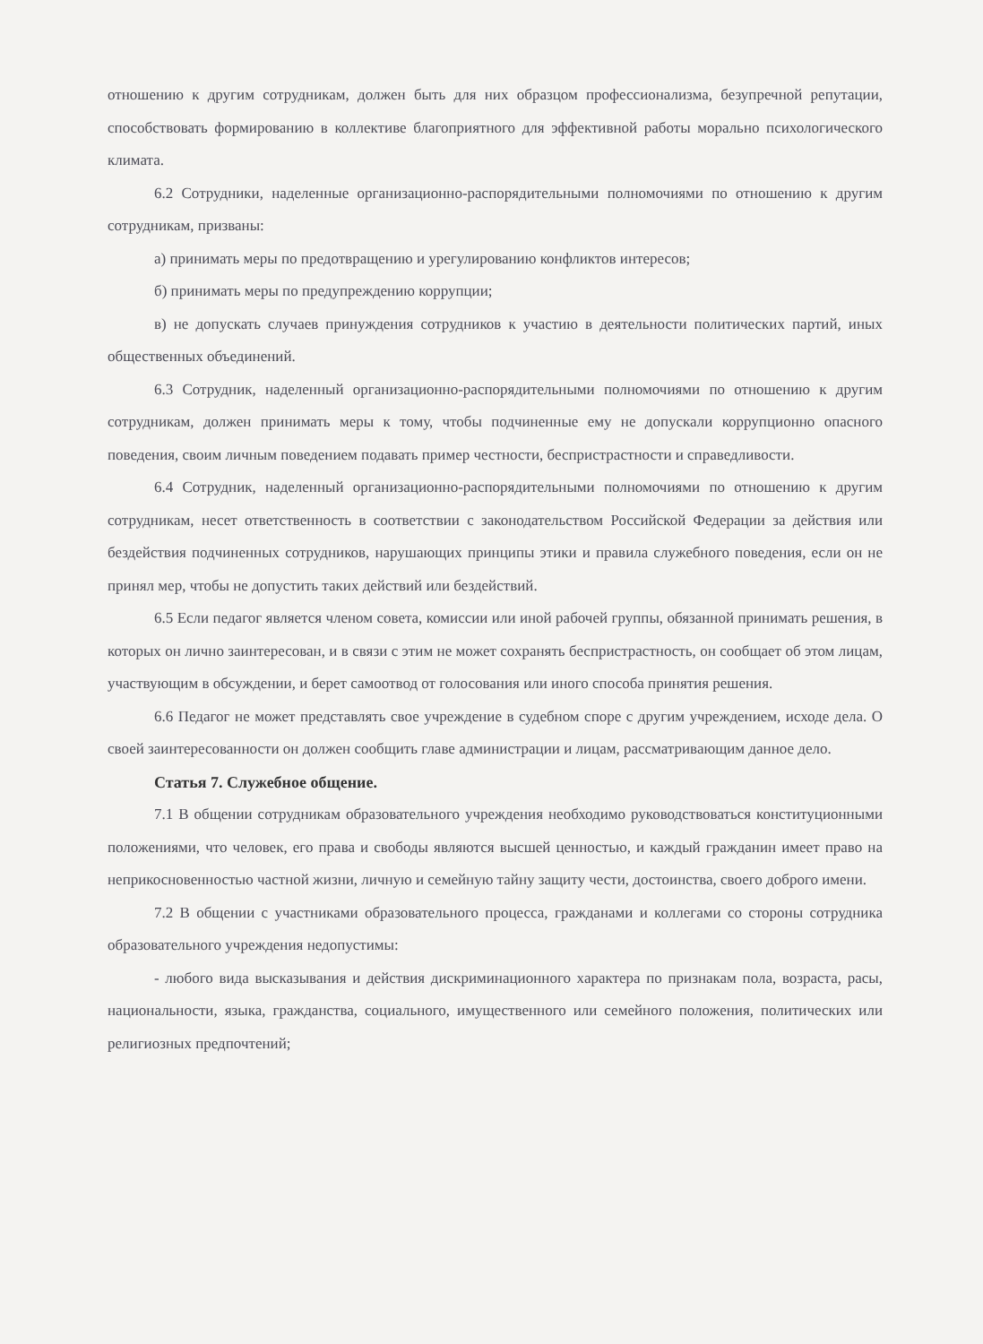отношению к другим сотрудникам, должен быть для них образцом профессионализма, безупречной репутации, способствовать формированию в коллективе благоприятного для эффективной работы морально психологического климата.
6.2 Сотрудники, наделенные организационно-распорядительными полномочиями по отношению к другим сотрудникам, призваны:
а) принимать меры по предотвращению и урегулированию конфликтов интересов;
б) принимать меры по предупреждению коррупции;
в) не допускать случаев принуждения сотрудников к участию в деятельности политических партий, иных общественных объединений.
6.3 Сотрудник, наделенный организационно-распорядительными полномочиями по отношению к другим сотрудникам, должен принимать меры к тому, чтобы подчиненные ему не допускали коррупционно опасного поведения, своим личным поведением подавать пример честности, беспристрастности и справедливости.
6.4 Сотрудник, наделенный организационно-распорядительными полномочиями по отношению к другим сотрудникам, несет ответственность в соответствии с законодательством Российской Федерации за действия или бездействия подчиненных сотрудников, нарушающих принципы этики и правила служебного поведения, если он не принял мер, чтобы не допустить таких действий или бездействий.
6.5 Если педагог является членом совета, комиссии или иной рабочей группы, обязанной принимать решения, в которых он лично заинтересован, и в связи с этим не может сохранять беспристрастность, он сообщает об этом лицам, участвующим в обсуждении, и берет самоотвод от голосования или иного способа принятия решения.
6.6 Педагог не может представлять свое учреждение в судебном споре с другим учреждением, исходе дела. О своей заинтересованности он должен сообщить главе администрации и лицам, рассматривающим данное дело.
Статья 7. Служебное общение.
7.1 В общении сотрудникам образовательного учреждения необходимо руководствоваться конституционными положениями, что человек, его права и свободы являются высшей ценностью, и каждый гражданин имеет право на неприкосновенностью частной жизни, личную и семейную тайну защиту чести, достоинства, своего доброго имени.
7.2 В общении с участниками образовательного процесса, гражданами и коллегами со стороны сотрудника образовательного учреждения недопустимы:
- любого вида высказывания и действия дискриминационного характера по признакам пола, возраста, расы, национальности, языка, гражданства, социального, имущественного или семейного положения, политических или религиозных предпочтений;